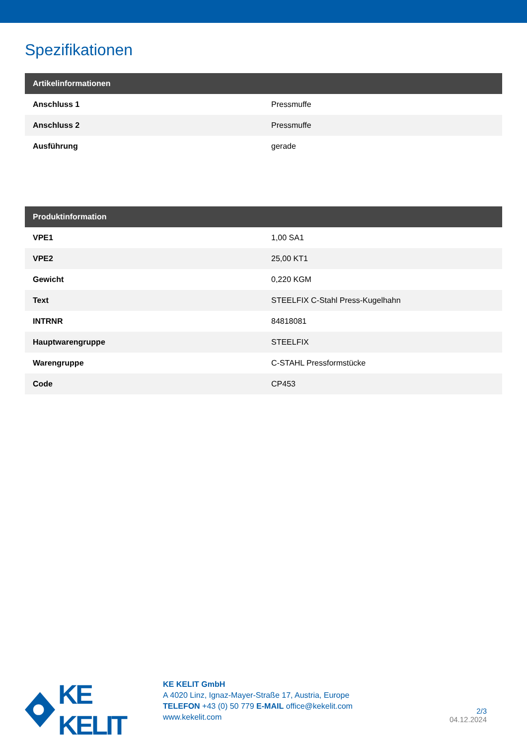Spezifikationen
| Artikelinformationen | |
| --- | --- |
| Anschluss 1 | Pressmuffe |
| Anschluss 2 | Pressmuffe |
| Ausführung | gerade |
| Produktinformation | |
| --- | --- |
| VPE1 | 1,00 SA1 |
| VPE2 | 25,00 KT1 |
| Gewicht | 0,220 KGM |
| Text | STEELFIX C-Stahl Press-Kugelhahn |
| INTRNR | 84818081 |
| Hauptwarengruppe | STEELFIX |
| Warengruppe | C-STAHL Pressformstücke |
| Code | CP453 |
KE KELIT
KE KELIT GmbH
A 4020 Linz, Ignaz-Mayer-Straße 17, Austria, Europe
TELEFON +43 (0) 50 779 E-MAIL office@kekelit.com
www.kekelit.com
2/3
04.12.2024